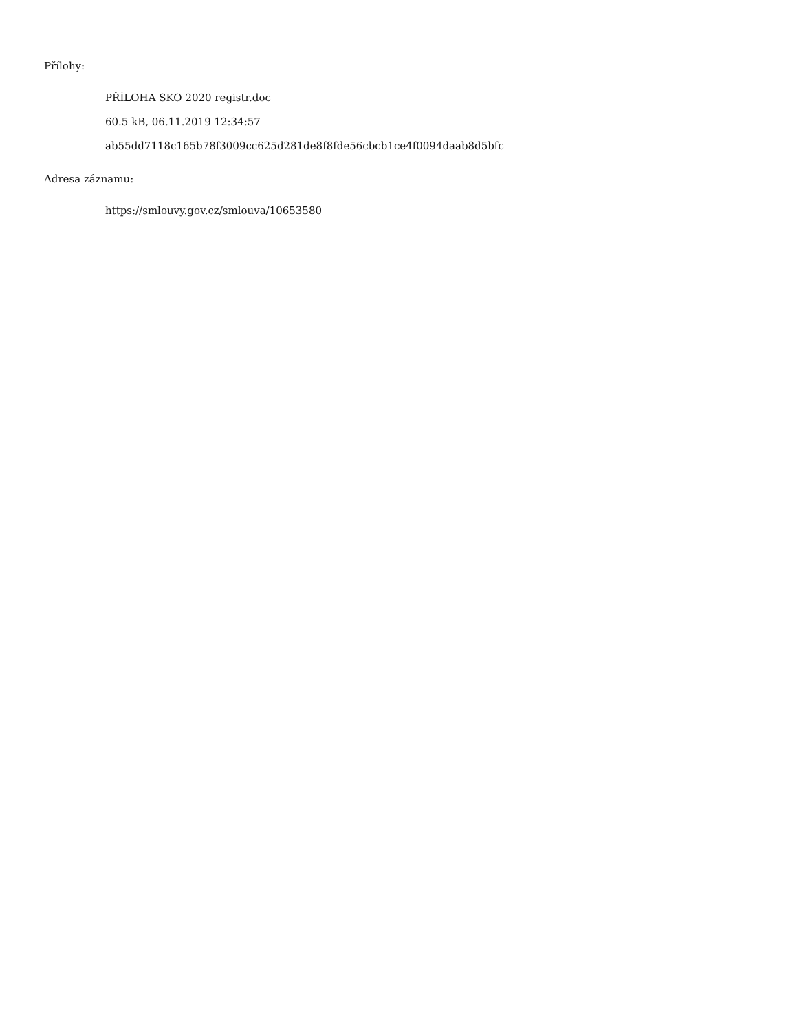Přílohy:
PŘÍLOHA SKO 2020 registr.doc
60.5 kB, 06.11.2019 12:34:57
ab55dd7118c165b78f3009cc625d281de8f8fde56cbcb1ce4f0094daab8d5bfc
Adresa záznamu:
https://smlouvy.gov.cz/smlouva/10653580